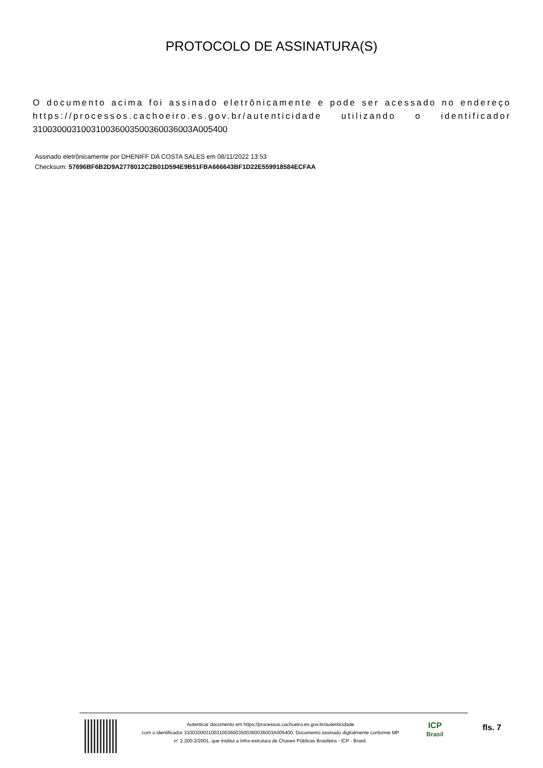PROTOCOLO DE ASSINATURA(S)
O documento acima foi assinado eletrônicamente e pode ser acessado no endereço https://processos.cachoeiro.es.gov.br/autenticidade utilizando o identificador 310030003100310036003500360036003A005400
Assinado eletrônicamente por DHENIFF DA COSTA SALES em 08/11/2022 13:53
Checksum: 57696BF6B2D9A2778012C2B01D594E9B51FBA666643BF1D22E559918584ECFAA
Autenticar documento em https://processos.cachoeiro.es.gov.br/autenticidade
com o identificador 310030003100310036003500360036003A005400, Documento assinado digitalmente conforme MP
n° 2.200-2/2001, que institui a Infra-estrutura de Chaves Públicas Brasileira - ICP - Brasil.
ICP
Brasil
fls. 7